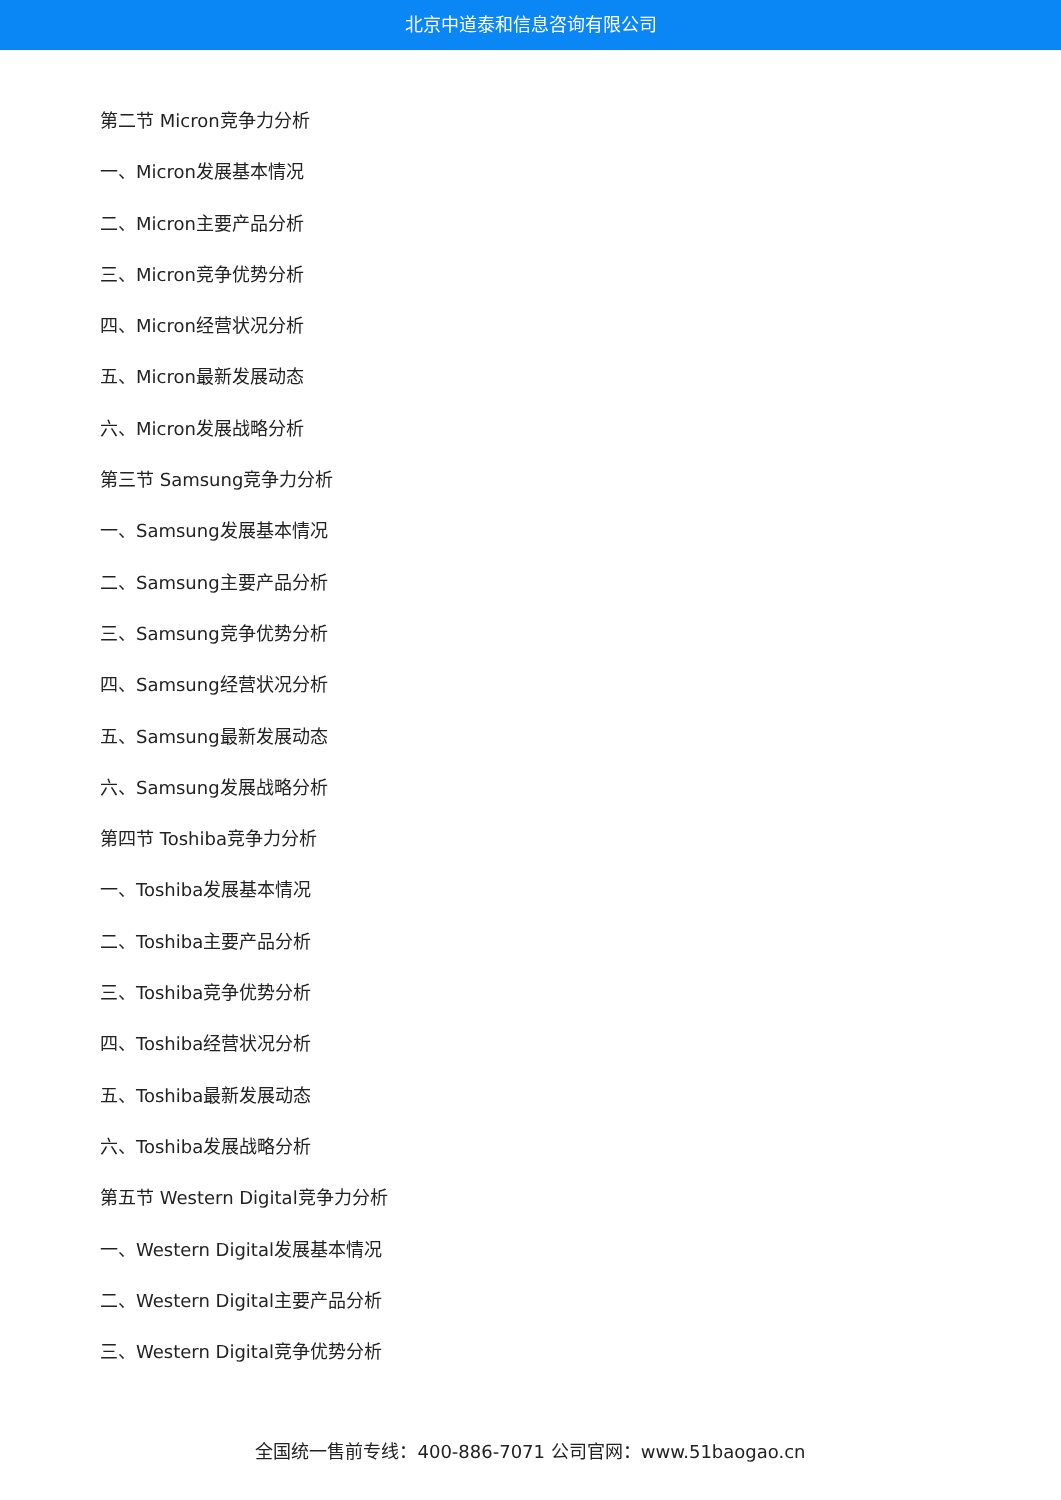北京中道泰和信息咨询有限公司
第二节 Micron竞争力分析
一、Micron发展基本情况
二、Micron主要产品分析
三、Micron竞争优势分析
四、Micron经营状况分析
五、Micron最新发展动态
六、Micron发展战略分析
第三节 Samsung竞争力分析
一、Samsung发展基本情况
二、Samsung主要产品分析
三、Samsung竞争优势分析
四、Samsung经营状况分析
五、Samsung最新发展动态
六、Samsung发展战略分析
第四节 Toshiba竞争力分析
一、Toshiba发展基本情况
二、Toshiba主要产品分析
三、Toshiba竞争优势分析
四、Toshiba经营状况分析
五、Toshiba最新发展动态
六、Toshiba发展战略分析
第五节 Western Digital竞争力分析
一、Western Digital发展基本情况
二、Western Digital主要产品分析
三、Western Digital竞争优势分析
全国统一售前专线：400-886-7071 公司官网：www.51baogao.cn